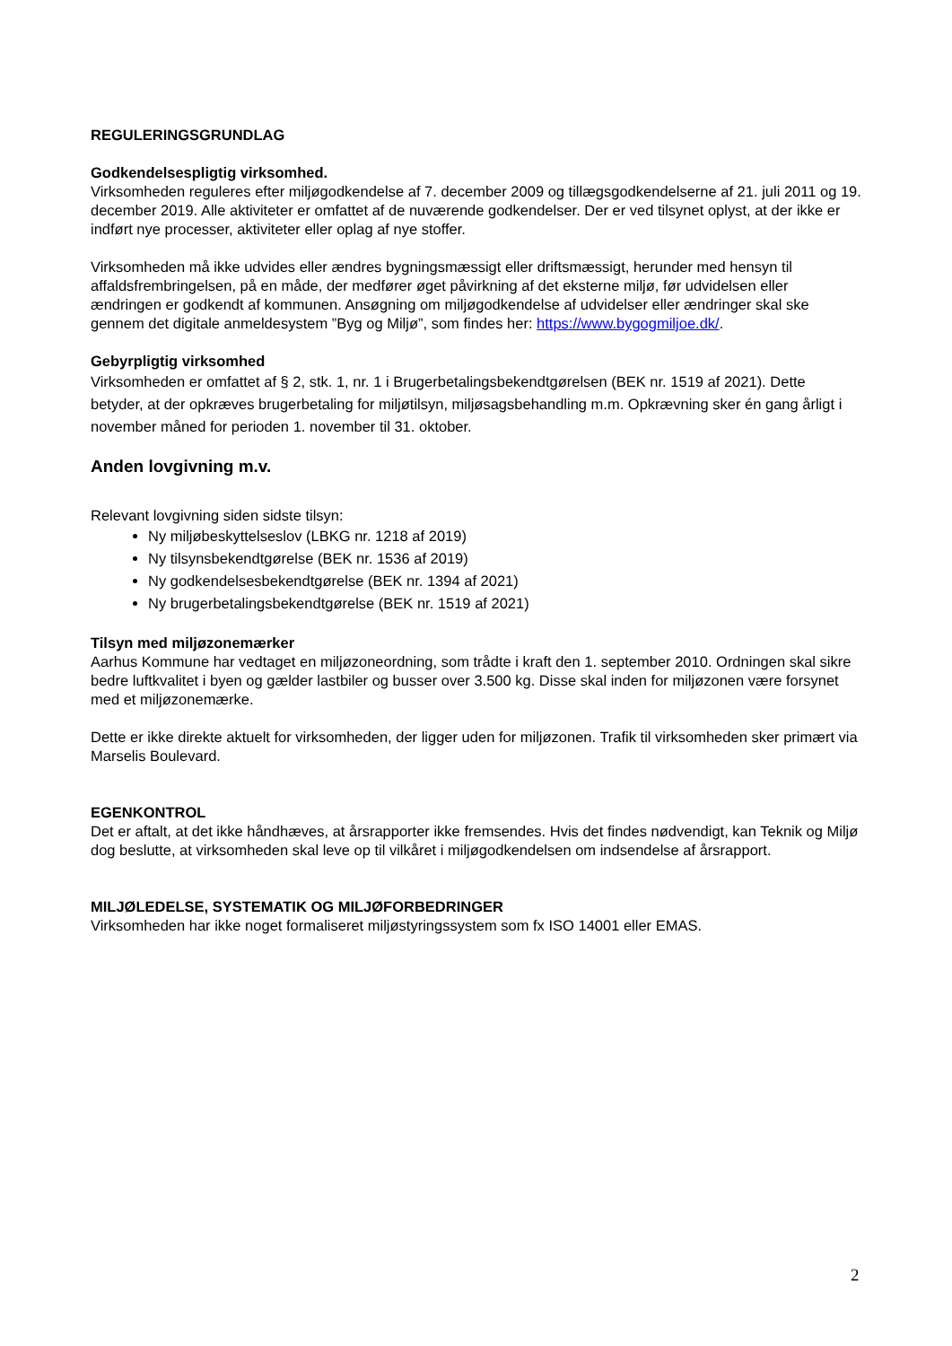REGULERINGSGRUNDLAG
Godkendelsespligtig virksomhed.
Virksomheden reguleres efter miljøgodkendelse af 7. december 2009 og tillægsgodkendelserne af 21. juli 2011 og 19. december 2019. Alle aktiviteter er omfattet af de nuværende godkendelser. Der er ved tilsynet oplyst, at der ikke er indført nye processer, aktiviteter eller oplag af nye stoffer.
Virksomheden må ikke udvides eller ændres bygningsmæssigt eller driftsmæssigt, herunder med hensyn til affaldsfrembringelsen, på en måde, der medfører øget påvirkning af det eksterne miljø, før udvidelsen eller ændringen er godkendt af kommunen. Ansøgning om miljøgodkendelse af udvidelser eller ændringer skal ske gennem det digitale anmeldesystem ”Byg og Miljø”, som findes her: https://www.bygogmiljoe.dk/.
Gebyrpligtig virksomhed
Virksomheden er omfattet af § 2, stk. 1, nr. 1 i Brugerbetalingsbekendtgørelsen (BEK nr. 1519 af 2021). Dette betyder, at der opkræves brugerbetaling for miljøtilsyn, miljøsagsbehandling m.m. Opkrævning sker én gang årligt i november måned for perioden 1. november til 31. oktober.
Anden lovgivning m.v.
Relevant lovgivning siden sidste tilsyn:
Ny miljøbeskyttelseslov (LBKG nr. 1218 af 2019)
Ny tilsynsbekendtgørelse (BEK nr. 1536 af 2019)
Ny godkendelsesbekendtgørelse (BEK nr. 1394 af 2021)
Ny brugerbetalingsbekendtgørelse (BEK nr. 1519 af 2021)
Tilsyn med miljøzonemærker
Aarhus Kommune har vedtaget en miljøzoneordning, som trådte i kraft den 1. september 2010. Ordningen skal sikre bedre luftkvalitet i byen og gælder lastbiler og busser over 3.500 kg. Disse skal inden for miljøzonen være forsynet med et miljøzonemærke.
Dette er ikke direkte aktuelt for virksomheden, der ligger uden for miljøzonen. Trafik til virksomheden sker primært via Marselis Boulevard.
EGENKONTROL
Det er aftalt, at det ikke håndhæves, at årsrapporter ikke fremsendes. Hvis det findes nødvendigt, kan Teknik og Miljø dog beslutte, at virksomheden skal leve op til vilkåret i miljøgodkendelsen om indsendelse af årsrapport.
MILJØLEDELSE, SYSTEMATIK OG MILJØFORBEDRINGER
Virksomheden har ikke noget formaliseret miljøstyringssystem som fx ISO 14001 eller EMAS.
2